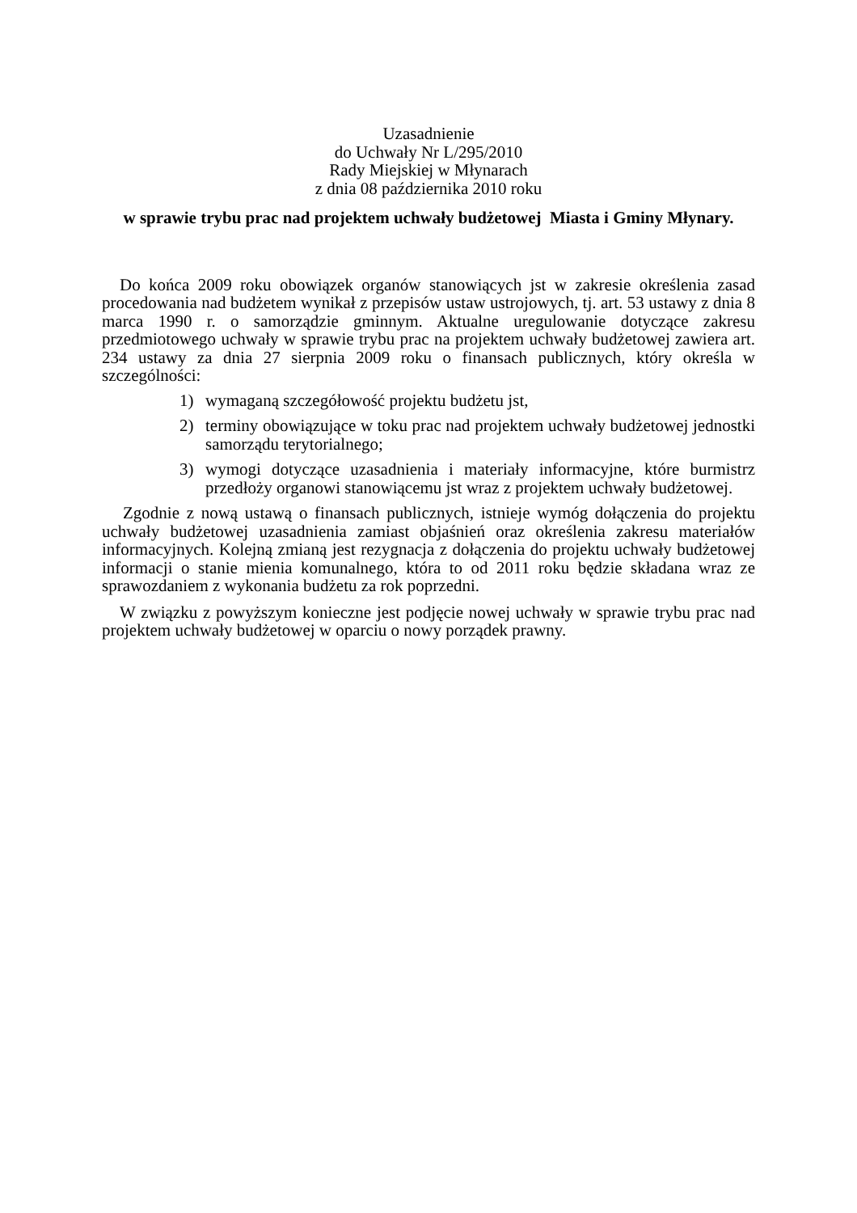Uzasadnienie
do Uchwały Nr L/295/2010
Rady Miejskiej w Młynarach
z dnia 08 października 2010 roku
w sprawie trybu prac nad projektem uchwały budżetowej Miasta i Gminy Młynary.
Do końca 2009 roku obowiązek organów stanowiących jst w zakresie określenia zasad procedowania nad budżetem wynikał z przepisów ustaw ustrojowych, tj. art. 53 ustawy z dnia 8 marca 1990 r. o samorządzie gminnym. Aktualne uregulowanie dotyczące zakresu przedmiotowego uchwały w sprawie trybu prac na projektem uchwały budżetowej zawiera art. 234 ustawy za dnia 27 sierpnia 2009 roku o finansach publicznych, który określa w szczególności:
1) wymaganą szczegółowość projektu budżetu jst,
2) terminy obowiązujące w toku prac nad projektem uchwały budżetowej jednostki samorządu terytorialnego;
3) wymogi dotyczące uzasadnienia i materiały informacyjne, które burmistrz przedłoży organowi stanowiącemu jst wraz z projektem uchwały budżetowej.
Zgodnie z nową ustawą o finansach publicznych, istnieje wymóg dołączenia do projektu uchwały budżetowej uzasadnienia zamiast objaśnień oraz określenia zakresu materiałów informacyjnych. Kolejną zmianą jest rezygnacja z dołączenia do projektu uchwały budżetowej informacji o stanie mienia komunalnego, która to od 2011 roku będzie składana wraz ze sprawozdaniem z wykonania budżetu za rok poprzedni.
W związku z powyższym konieczne jest podjęcie nowej uchwały w sprawie trybu prac nad projektem uchwały budżetowej w oparciu o nowy porządek prawny.